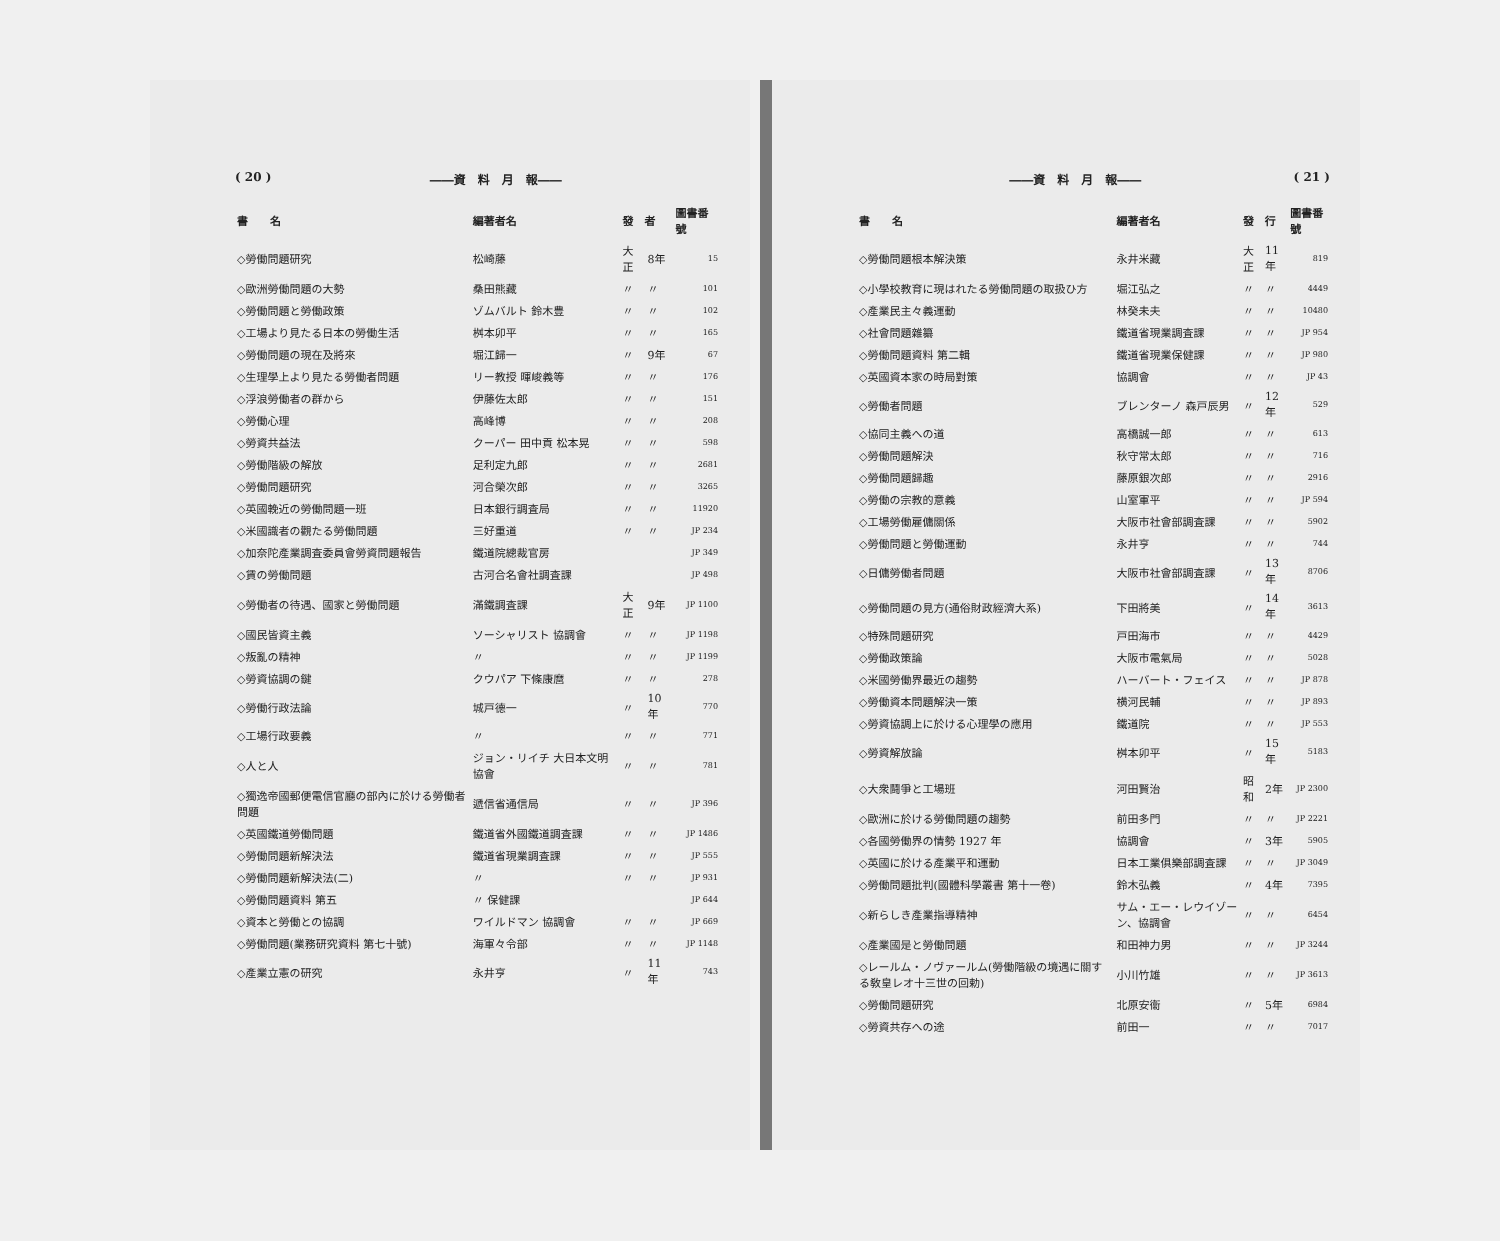( 20 ) ――資　料　月　報――
| 書 名 | 編著者名 | 發 者 | | 圖書番號 |
| --- | --- | --- | --- | --- |
| ◇勞働問題研究 | 松崎藤 | 大正 | 8年 | 15 |
| ◇歐洲勞働問題の大勢 | 桑田熊藏 | 〃 | 〃 | 101 |
| ◇勞働問題と勞働政策 | ゾムバルト 鈴木豊 | 〃 | 〃 | 102 |
| ◇工場より見たる日本の勞働生活 | 桝本卯平 | 〃 | 〃 | 165 |
| ◇勞働問題の現在及將來 | 堀江歸一 | 〃 | 9年 | 67 |
| ◇生理學上より見たる勞働者問題 | リー教授 暉峻義等 | 〃 | 〃 | 176 |
| ◇浮浪勞働者の群から | 伊藤佐太郎 | 〃 | 〃 | 151 |
| ◇勞働心理 | 高峰博 | 〃 | 〃 | 208 |
| ◇勞資共益法 | クーパー 田中貢 松本晃 | 〃 | 〃 | 598 |
| ◇勞働階級の解放 | 足利定九郎 | 〃 | 〃 | 2681 |
| ◇勞働問題研究 | 河合榮次郎 | 〃 | 〃 | 3265 |
| ◇英國輓近の勞働問題一班 | 日本銀行調査局 | 〃 | 〃 | 11920 |
| ◇米國識者の觀たる勞働問題 | 三好重道 | 〃 | 〃 | JP 234 |
| ◇加奈陀產業調査委員會勞資問題報告 | 鐵道院總裁官房 | | | JP 349 |
| ◇賃の勞働問題 | 古河合名會社調査課 | | | JP 498 |
| ◇勞働者の待遇、國家と勞働問題 | 滿鐵調査課 | 大正 | 9年 | JP 1100 |
| ◇國民皆資主義 | ソーシャリスト 協調會 | 〃 | 〃 | JP 1198 |
| ◇叛亂の精神 | 〃 | 〃 | 〃 | JP 1199 |
| ◇勞資協調の鍵 | クウパア 下條康麿 | 〃 | 〃 | 278 |
| ◇勞働行政法論 | 城戸德一 | 〃 | 10年 | 770 |
| ◇工場行政要義 | 〃 | 〃 | 〃 | 771 |
| ◇人と人 | ジョン・リイチ 大日本文明協會 | 〃 | 〃 | 781 |
| ◇獨逸帝國郵便電信官廳の部內に於ける勞働者問題 | 遞信省通信局 | 〃 | 〃 | JP 396 |
| ◇英國鐵道勞働問題 | 鐵道省外國鐵道調査課 | 〃 | 〃 | JP 1486 |
| ◇勞働問題新解決法 | 鐵道省現業調査課 | 〃 | 〃 | JP 555 |
| ◇勞働問題新解決法(二) | 〃 | 〃 | 〃 | JP 931 |
| ◇勞働問題資料 第五 | 〃 保健課 | | | JP 644 |
| ◇資本と勞働との協調 | ワイルドマン 協調會 | 〃 | 〃 | JP 669 |
| ◇勞働問題(業務研究資料 第七十號) | 海軍々令部 | 〃 | 〃 | JP 1148 |
| ◇產業立憲の研究 | 永井亨 | 〃 | 11年 | 743 |
――資　料　月　報―― ( 21 )
| 書 名 | 編著者名 | 發 行 | | 圖書番號 |
| --- | --- | --- | --- | --- |
| ◇勞働問題根本解決策 | 永井米藏 | 大正 | 11年 | 819 |
| ◇小學校教育に現はれたる勞働問題の取扱ひ方 | 堀江弘之 | 〃 | 〃 | 4449 |
| ◇產業民主々義運動 | 林癸未夫 | 〃 | 〃 | 10480 |
| ◇社會問題雜纂 | 鐵道省現業調査課 | 〃 | 〃 | JP 954 |
| ◇勞働問題資料 第二輯 | 鐵道省現業保健課 | 〃 | 〃 | JP 980 |
| ◇英國資本家の時局對策 | 協調會 | 〃 | 〃 | JP 43 |
| ◇勞働者問題 | ブレンターノ 森戸辰男 | 〃 | 12年 | 529 |
| ◇協同主義への道 | 高橋誠一郎 | 〃 | 〃 | 613 |
| ◇勞働問題解決 | 秋守常太郎 | 〃 | 〃 | 716 |
| ◇勞働問題歸趣 | 藤原銀次郎 | 〃 | 〃 | 2916 |
| ◇勞働の宗教的意義 | 山室軍平 | 〃 | 〃 | JP 594 |
| ◇工場勞働雇傭關係 | 大阪市社會部調査課 | 〃 | 〃 | 5902 |
| ◇勞働問題と勞働運動 | 永井亨 | 〃 | 〃 | 744 |
| ◇日傭勞働者問題 | 大阪市社會部調査課 | 〃 | 13年 | 8706 |
| ◇勞働問題の見方(通俗財政經濟大系) | 下田將美 | 〃 | 14年 | 3613 |
| ◇特殊問題研究 | 戸田海市 | 〃 | 〃 | 4429 |
| ◇勞働政策論 | 大阪市電氣局 | 〃 | 〃 | 5028 |
| ◇米國勞働界最近の趨勢 | ハーバート・フェイス | 〃 | 〃 | JP 878 |
| ◇勞働資本問題解決一策 | 横河民輔 | 〃 | 〃 | JP 893 |
| ◇勞資協調上に於ける心理學の應用 | 鐵道院 | 〃 | 〃 | JP 553 |
| ◇勞資解放論 | 桝本卯平 | 〃 | 15年 | 5183 |
| ◇大衆鬪爭と工場班 | 河田賢治 | 昭和 | 2年 | JP 2300 |
| ◇歐洲に於ける勞働問題の趨勢 | 前田多門 | 〃 | 〃 | JP 2221 |
| ◇各國勞働界の情勢 1927 年 | 協調會 | 〃 | 3年 | 5905 |
| ◇英國に於ける產業平和運動 | 日本工業俱樂部調査課 | 〃 | 〃 | JP 3049 |
| ◇勞働問題批判(國體科學叢書 第十一卷) | 鈴木弘義 | 〃 | 4年 | 7395 |
| ◇新らしき產業指導精神 | サム・エー・レウイゾーン、協調會 | 〃 | 〃 | 6454 |
| ◇產業國是と勞働問題 | 和田神力男 | 〃 | 〃 | JP 3244 |
| ◇レールム・ノヴァールム(勞働階級の境遇に關する敎皇レオ十三世の回勅) | 小川竹雄 | 〃 | 〃 | JP 3613 |
| ◇勞働問題研究 | 北原安衞 | 〃 | 5年 | 6984 |
| ◇勞資共存への途 | 前田一 | 〃 | 〃 | 7017 |